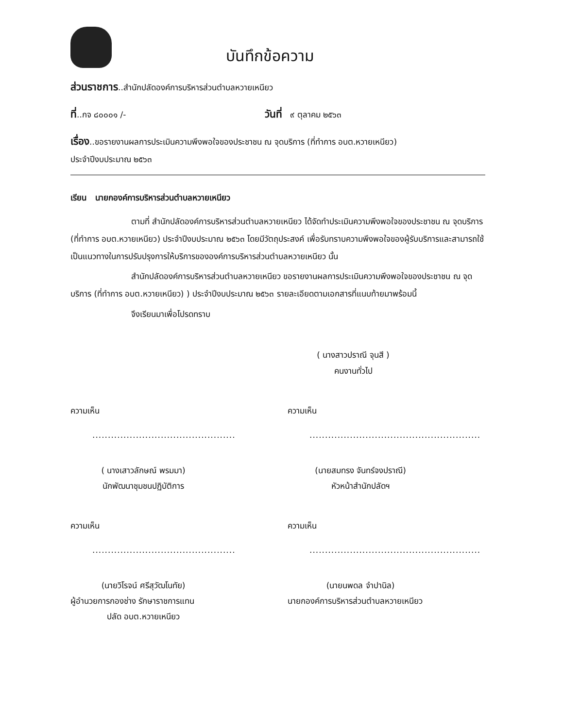บันทึกข้อความ
ส่วนราชการ..สำนักปลัดองค์การบริหารส่วนตำบลหวายเหนียว
ที่..กจ ๘๐๐๐๑ /- วันที่ ๙ ตุลาคม ๒๕๖๓
เรื่อง..ขอรายงานผลการประเมินความพึงพอใจของประชาชน ณ จุดบริการ (ที่ทำการ อบต.หวายเหนียว)
ประจำปีงบประมาณ ๒๕๖๓
เรียน นายกองค์การบริหารส่วนตำบลหวายเหนียว
ตามที่ สำนักปลัดองค์การบริหารส่วนตำบลหวายเหนียว ได้จัดทำประเมินความพึงพอใจของประชาชน ณ จุดบริการ (ที่ทำการ อบต.หวายเหนียว) ประจำปีงบประมาณ ๒๕๖๓ โดยมีวัตถุประสงค์ เพื่อรับทราบความพึงพอใจของผู้รับบริการและสามารถใช้เป็นแนวทางในการปรับปรุงการให้บริการขององค์การบริหารส่วนตำบลหวายเหนียว นั้น
สำนักปลัดองค์การบริหารส่วนตำบลหวายเหนียว ขอรายงานผลการประเมินความพึงพอใจของประชาชน ณ จุดบริการ (ที่ทำการ อบต.หวายเหนียว) ) ประจำปีงบประมาณ ๒๕๖๓ รายละเอียดตามเอกสารที่แนบท้ายมาพร้อมนี้
จึงเรียนมาเพื่อโปรดทราบ
( นางสาวปราณี จุนสี )
คนงานทั่วไป
ความเห็น
..............................................
( นางเสาวลักษณ์ พรมมา)
นักพัฒนาชุมชนปฏิบัติการ
ความเห็น
.......................................................
(นายสมทรง จันทร์จงปราณี)
หัวหน้าสำนักปลัดฯ
ความเห็น
..............................................
(นายวิโรจน์ ศรีสุวัฒโนทัย)
ผู้อำนวยการกองช่าง รักษาราชการแทน
ปลัด อบต.หวายเหนียว
ความเห็น
.......................................................
(นายนพดล จำปานิล)
นายกองค์การบริหารส่วนตำบลหวายเหนียว